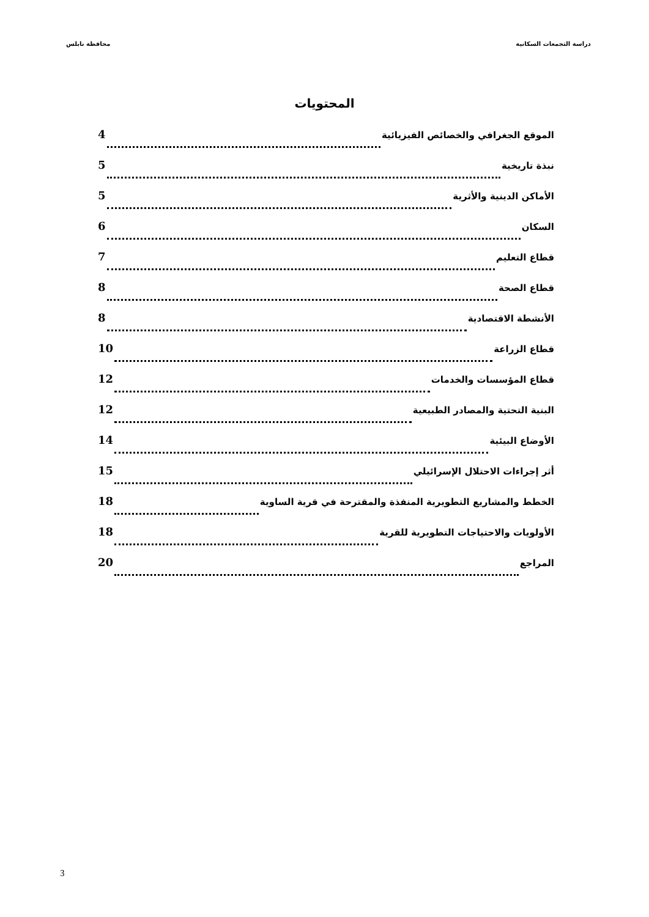دراسة التجمعات السكانية محافظة نابلس
المحتويات
الموقع الجغرافي والخصائص الفيزيائية 4
نبذة تاريخية 5
الأماكن الدينية والأثرية 5
السكان 6
قطاع التعليم 7
قطاع الصحة 8
الأنشطة الاقتصادية 8
قطاع الزراعة 10
قطاع المؤسسات والخدمات 12
البنية التحتية والمصادر الطبيعية 12
الأوضاع البيئية 14
أثر إجراءات الاحتلال الإسرائيلي 15
الخطط والمشاريع التطويرية المنفذة والمقترحة في قرية الساوية 18
الأولويات والاحتياجات التطويرية للقرية 18
المراجع 20
3